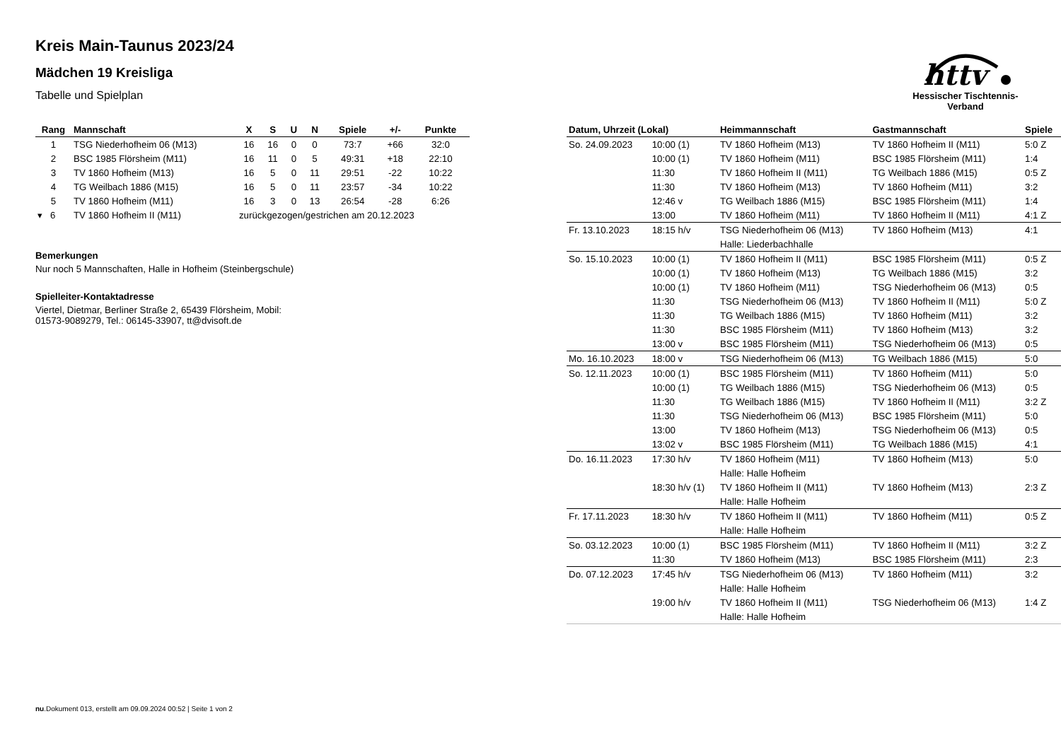Kreis Main-Taunus 2023/24
Mädchen 19 Kreisliga
Tabelle und Spielplan
httv
Hessischer Tischtennis-Verband
| Rang | Mannschaft | X | S | U | N | Spiele | +/- | Punkte |
| --- | --- | --- | --- | --- | --- | --- | --- | --- |
| 1 | TSG Niederhofheim 06 (M13) | 16 | 16 | 0 | 0 | 73:7 | +66 | 32:0 |
| 2 | BSC 1985 Flörsheim (M11) | 16 | 11 | 0 | 5 | 49:31 | +18 | 22:10 |
| 3 | TV 1860 Hofheim (M13) | 16 | 5 | 0 | 11 | 29:51 | -22 | 10:22 |
| 4 | TG Weilbach 1886 (M15) | 16 | 5 | 0 | 11 | 23:57 | -34 | 10:22 |
| 5 | TV 1860 Hofheim (M11) | 16 | 3 | 0 | 13 | 26:54 | -28 | 6:26 |
| ▾ 6 | TV 1860 Hofheim II (M11) | zurückgezogen/gestrichen am 20.12.2023 | | | | | | |
Bemerkungen
Nur noch 5 Mannschaften, Halle in Hofheim (Steinbergschule)
Spielleiter-Kontaktadresse
Viertel, Dietmar, Berliner Straße 2, 65439 Flörsheim, Mobil:
01573-9089279, Tel.: 06145-33907, tt@dvisoft.de
| Datum, Uhrzeit (Lokal) | | Heimmannschaft | Gastmannschaft | Spiele |
| --- | --- | --- | --- | --- |
| So. 24.09.2023 | 10:00 (1) | TV 1860 Hofheim (M13) | TV 1860 Hofheim II (M11) | 5:0 Z |
| | 10:00 (1) | TV 1860 Hofheim (M11) | BSC 1985 Flörsheim (M11) | 1:4 |
| | 11:30 | TV 1860 Hofheim II (M11) | TG Weilbach 1886 (M15) | 0:5 Z |
| | 11:30 | TV 1860 Hofheim (M13) | TV 1860 Hofheim (M11) | 3:2 |
| | 12:46 v | TG Weilbach 1886 (M15) | BSC 1985 Flörsheim (M11) | 1:4 |
| | 13:00 | TV 1860 Hofheim (M11) | TV 1860 Hofheim II (M11) | 4:1 Z |
| Fr. 13.10.2023 | 18:15 h/v | TSG Niederhofheim 06 (M13) | TV 1860 Hofheim (M13) | 4:1 |
| | | Halle: Liederbachhalle | | |
| So. 15.10.2023 | 10:00 (1) | TV 1860 Hofheim II (M11) | BSC 1985 Flörsheim (M11) | 0:5 Z |
| | 10:00 (1) | TV 1860 Hofheim (M13) | TG Weilbach 1886 (M15) | 3:2 |
| | 10:00 (1) | TV 1860 Hofheim (M11) | TSG Niederhofheim 06 (M13) | 0:5 |
| | 11:30 | TSG Niederhofheim 06 (M13) | TV 1860 Hofheim II (M11) | 5:0 Z |
| | 11:30 | TG Weilbach 1886 (M15) | TV 1860 Hofheim (M11) | 3:2 |
| | 11:30 | BSC 1985 Flörsheim (M11) | TV 1860 Hofheim (M13) | 3:2 |
| | 13:00 v | BSC 1985 Flörsheim (M11) | TSG Niederhofheim 06 (M13) | 0:5 |
| Mo. 16.10.2023 | 18:00 v | TSG Niederhofheim 06 (M13) | TG Weilbach 1886 (M15) | 5:0 |
| So. 12.11.2023 | 10:00 (1) | BSC 1985 Flörsheim (M11) | TV 1860 Hofheim (M11) | 5:0 |
| | 10:00 (1) | TG Weilbach 1886 (M15) | TSG Niederhofheim 06 (M13) | 0:5 |
| | 11:30 | TG Weilbach 1886 (M15) | TV 1860 Hofheim II (M11) | 3:2 Z |
| | 11:30 | TSG Niederhofheim 06 (M13) | BSC 1985 Flörsheim (M11) | 5:0 |
| | 13:00 | TV 1860 Hofheim (M13) | TSG Niederhofheim 06 (M13) | 0:5 |
| | 13:02 v | BSC 1985 Flörsheim (M11) | TG Weilbach 1886 (M15) | 4:1 |
| Do. 16.11.2023 | 17:30 h/v | TV 1860 Hofheim (M11) | TV 1860 Hofheim (M13) | 5:0 |
| | | Halle: Halle Hofheim | | |
| | 18:30 h/v (1) | TV 1860 Hofheim II (M11) | TV 1860 Hofheim (M13) | 2:3 Z |
| | | Halle: Halle Hofheim | | |
| Fr. 17.11.2023 | 18:30 h/v | TV 1860 Hofheim II (M11) | TV 1860 Hofheim (M11) | 0:5 Z |
| | | Halle: Halle Hofheim | | |
| So. 03.12.2023 | 10:00 (1) | BSC 1985 Flörsheim (M11) | TV 1860 Hofheim II (M11) | 3:2 Z |
| | 11:30 | TV 1860 Hofheim (M13) | BSC 1985 Flörsheim (M11) | 2:3 |
| Do. 07.12.2023 | 17:45 h/v | TSG Niederhofheim 06 (M13) | TV 1860 Hofheim (M11) | 3:2 |
| | | Halle: Halle Hofheim | | |
| | 19:00 h/v | TV 1860 Hofheim II (M11) | TSG Niederhofheim 06 (M13) | 1:4 Z |
| | | Halle: Halle Hofheim | | |
nu.Dokument 013, erstellt am 09.09.2024 00:52 | Seite 1 von 2